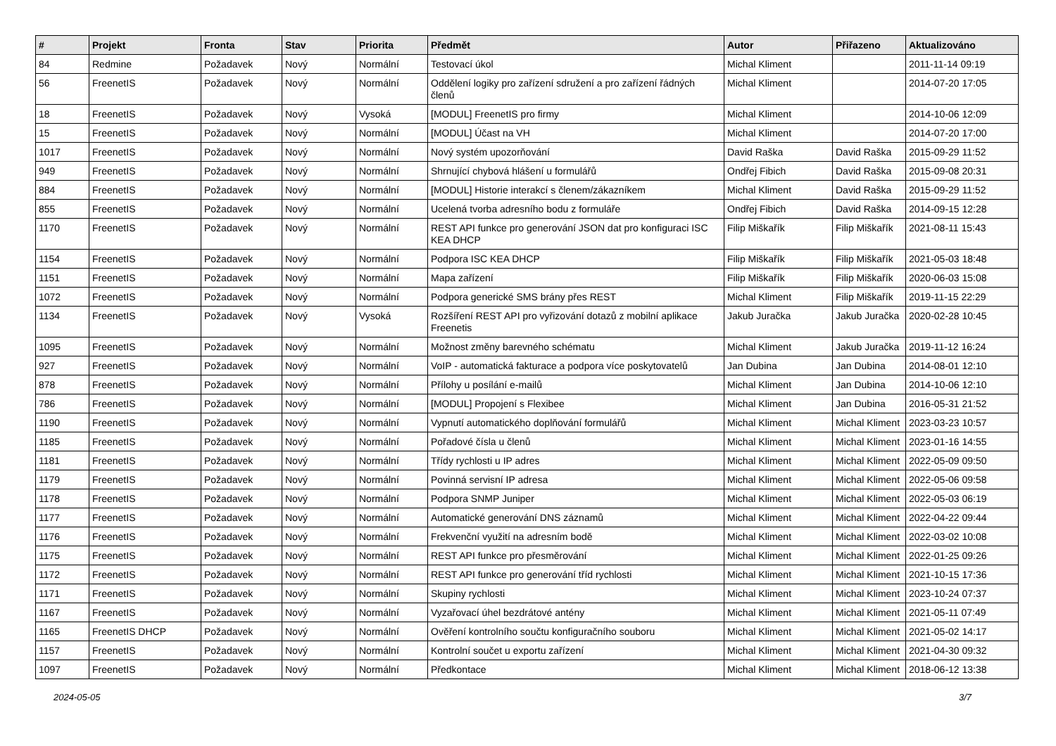| # | Projekt | Fronta | Stav | Priorita | Předmět | Autor | Přiřazeno | Aktualizováno |
| --- | --- | --- | --- | --- | --- | --- | --- | --- |
| 84 | Redmine | Požadavek | Nový | Normální | Testovací úkol | Michal Kliment | | 2011-11-14 09:19 |
| 56 | FreenetIS | Požadavek | Nový | Normální | Oddělení logiky pro zařízení sdružení a pro zařízení řádných členů | Michal Kliment | | 2014-07-20 17:05 |
| 18 | FreenetIS | Požadavek | Nový | Vysoká | [MODUL] FreenetIS pro firmy | Michal Kliment | | 2014-10-06 12:09 |
| 15 | FreenetIS | Požadavek | Nový | Normální | [MODUL] Účast na VH | Michal Kliment | | 2014-07-20 17:00 |
| 1017 | FreenetIS | Požadavek | Nový | Normální | Nový systém upozorňování | David Raška | David Raška | 2015-09-29 11:52 |
| 949 | FreenetIS | Požadavek | Nový | Normální | Shrnující chybová hlášení u formulářů | Ondřej Fibich | David Raška | 2015-09-08 20:31 |
| 884 | FreenetIS | Požadavek | Nový | Normální | [MODUL] Historie interakcí s členem/zákazníkem | Michal Kliment | David Raška | 2015-09-29 11:52 |
| 855 | FreenetIS | Požadavek | Nový | Normální | Ucelená tvorba adresního bodu z formuláře | Ondřej Fibich | David Raška | 2014-09-15 12:28 |
| 1170 | FreenetIS | Požadavek | Nový | Normální | REST API funkce pro generování JSON dat pro konfiguraci ISC KEA DHCP | Filip Miškařík | Filip Miškařík | 2021-08-11 15:43 |
| 1154 | FreenetIS | Požadavek | Nový | Normální | Podpora ISC KEA DHCP | Filip Miškařík | Filip Miškařík | 2021-05-03 18:48 |
| 1151 | FreenetIS | Požadavek | Nový | Normální | Mapa zařízení | Filip Miškařík | Filip Miškařík | 2020-06-03 15:08 |
| 1072 | FreenetIS | Požadavek | Nový | Normální | Podpora generické SMS brány přes REST | Michal Kliment | Filip Miškařík | 2019-11-15 22:29 |
| 1134 | FreenetIS | Požadavek | Nový | Vysoká | Rozšíření REST API pro vyřizování dotazů z mobilní aplikace Freenetis | Jakub Juračka | Jakub Juračka | 2020-02-28 10:45 |
| 1095 | FreenetIS | Požadavek | Nový | Normální | Možnost změny barevného schématu | Michal Kliment | Jakub Juračka | 2019-11-12 16:24 |
| 927 | FreenetIS | Požadavek | Nový | Normální | VoIP - automatická fakturace a podpora více poskytovatelů | Jan Dubina | Jan Dubina | 2014-08-01 12:10 |
| 878 | FreenetIS | Požadavek | Nový | Normální | Přílohy u posílání e-mailů | Michal Kliment | Jan Dubina | 2014-10-06 12:10 |
| 786 | FreenetIS | Požadavek | Nový | Normální | [MODUL] Propojení s Flexibee | Michal Kliment | Jan Dubina | 2016-05-31 21:52 |
| 1190 | FreenetIS | Požadavek | Nový | Normální | Vypnutí automatického doplňování formulářů | Michal Kliment | Michal Kliment | 2023-03-23 10:57 |
| 1185 | FreenetIS | Požadavek | Nový | Normální | Pořadové čísla u členů | Michal Kliment | Michal Kliment | 2023-01-16 14:55 |
| 1181 | FreenetIS | Požadavek | Nový | Normální | Třídy rychlosti u IP adres | Michal Kliment | Michal Kliment | 2022-05-09 09:50 |
| 1179 | FreenetIS | Požadavek | Nový | Normální | Povinná servisní IP adresa | Michal Kliment | Michal Kliment | 2022-05-06 09:58 |
| 1178 | FreenetIS | Požadavek | Nový | Normální | Podpora SNMP Juniper | Michal Kliment | Michal Kliment | 2022-05-03 06:19 |
| 1177 | FreenetIS | Požadavek | Nový | Normální | Automatické generování DNS záznamů | Michal Kliment | Michal Kliment | 2022-04-22 09:44 |
| 1176 | FreenetIS | Požadavek | Nový | Normální | Frekvenční využití na adresním bodě | Michal Kliment | Michal Kliment | 2022-03-02 10:08 |
| 1175 | FreenetIS | Požadavek | Nový | Normální | REST API funkce pro přesměrování | Michal Kliment | Michal Kliment | 2022-01-25 09:26 |
| 1172 | FreenetIS | Požadavek | Nový | Normální | REST API funkce pro generování tříd rychlosti | Michal Kliment | Michal Kliment | 2021-10-15 17:36 |
| 1171 | FreenetIS | Požadavek | Nový | Normální | Skupiny rychlosti | Michal Kliment | Michal Kliment | 2023-10-24 07:37 |
| 1167 | FreenetIS | Požadavek | Nový | Normální | Vyzařovací úhel bezdrátové antény | Michal Kliment | Michal Kliment | 2021-05-11 07:49 |
| 1165 | FreenetIS DHCP | Požadavek | Nový | Normální | Ověření kontrolního součtu konfiguračního souboru | Michal Kliment | Michal Kliment | 2021-05-02 14:17 |
| 1157 | FreenetIS | Požadavek | Nový | Normální | Kontrolní součet u exportu zařízení | Michal Kliment | Michal Kliment | 2021-04-30 09:32 |
| 1097 | FreenetIS | Požadavek | Nový | Normální | Předkontace | Michal Kliment | Michal Kliment | 2018-06-12 13:38 |
2024-05-05 3/7